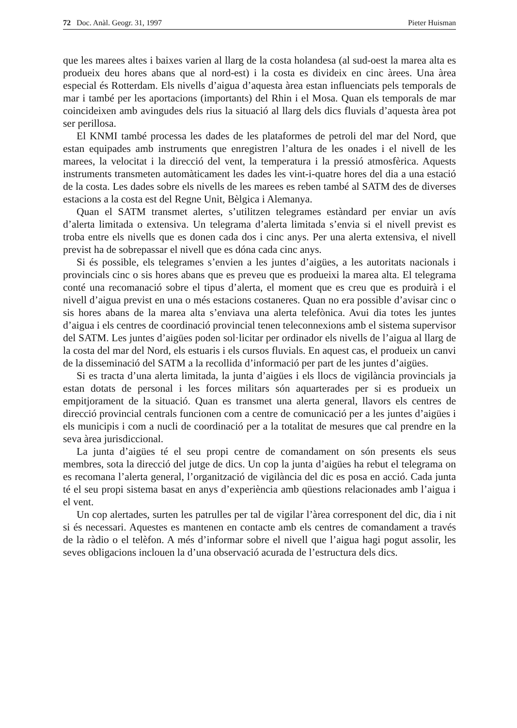72 Doc. Anàl. Geogr. 31, 1997 Pieter Huisman
que les marees altes i baixes varien al llarg de la costa holandesa (al sud-oest la marea alta es produeix deu hores abans que al nord-est) i la costa es divideix en cinc àrees. Una àrea especial és Rotterdam. Els nivells d’aigua d’aquesta àrea estan influenciats pels temporals de mar i també per les aportacions (importants) del Rhin i el Mosa. Quan els temporals de mar coincideixen amb avingudes dels rius la situació al llarg dels dics fluvials d’aquesta àrea pot ser perillosa.
El KNMI també processa les dades de les plataformes de petroli del mar del Nord, que estan equipades amb instruments que enregistren l’altura de les onades i el nivell de les marees, la velocitat i la direcció del vent, la temperatura i la pressió atmosfèrica. Aquests instruments transmeten automàticament les dades les vint-i-quatre hores del dia a una estació de la costa. Les dades sobre els nivells de les marees es reben també al SATM des de diverses estacions a la costa est del Regne Unit, Bèlgica i Alemanya.
Quan el SATM transmet alertes, s’utilitzen telegrames estàndard per enviar un avís d’alerta limitada o extensiva. Un telegrama d’alerta limitada s’envia si el nivell previst es troba entre els nivells que es donen cada dos i cinc anys. Per una alerta extensiva, el nivell previst ha de sobrepassar el nivell que es dóna cada cinc anys.
Si és possible, els telegrames s’envien a les juntes d’aigües, a les autoritats nacionals i provincials cinc o sis hores abans que es preveu que es produeixi la marea alta. El telegrama conté una recomanació sobre el tipus d’alerta, el moment que es creu que es produirà i el nivell d’aigua previst en una o més estacions costaneres. Quan no era possible d’avisar cinc o sis hores abans de la marea alta s’enviava una alerta telefònica. Avui dia totes les juntes d’aigua i els centres de coordinació provincial tenen teleconnexions amb el sistema supervisor del SATM. Les juntes d’aigües poden sol·licitar per ordinador els nivells de l’aigua al llarg de la costa del mar del Nord, els estuaris i els cursos fluvials. En aquest cas, el produeix un canvi de la disseminació del SATM a la recollida d’informació per part de les juntes d’aigües.
Si es tracta d’una alerta limitada, la junta d’aigües i els llocs de vigilància provincials ja estan dotats de personal i les forces militars són aquarterades per si es produeix un empitjorament de la situació. Quan es transmet una alerta general, llavors els centres de direcció provincial centrals funcionen com a centre de comunicació per a les juntes d’aigües i els municipis i com a nucli de coordinació per a la totalitat de mesures que cal prendre en la seva àrea jurisdiccional.
La junta d’aigües té el seu propi centre de comandament on són presents els seus membres, sota la direcció del jutge de dics. Un cop la junta d’aigües ha rebut el telegrama on es recomana l’alerta general, l’organització de vigilància del dic es posa en acció. Cada junta té el seu propi sistema basat en anys d’experiència amb qüestions relacionades amb l’aigua i el vent.
Un cop alertades, surten les patrulles per tal de vigilar l’àrea corresponent del dic, dia i nit si és necessari. Aquestes es mantenen en contacte amb els centres de comandament a través de la ràdio o el telèfon. A més d’informar sobre el nivell que l’aigua hagi pogut assolir, les seves obligacions inclouen la d’una observació acurada de l’estructura dels dics.